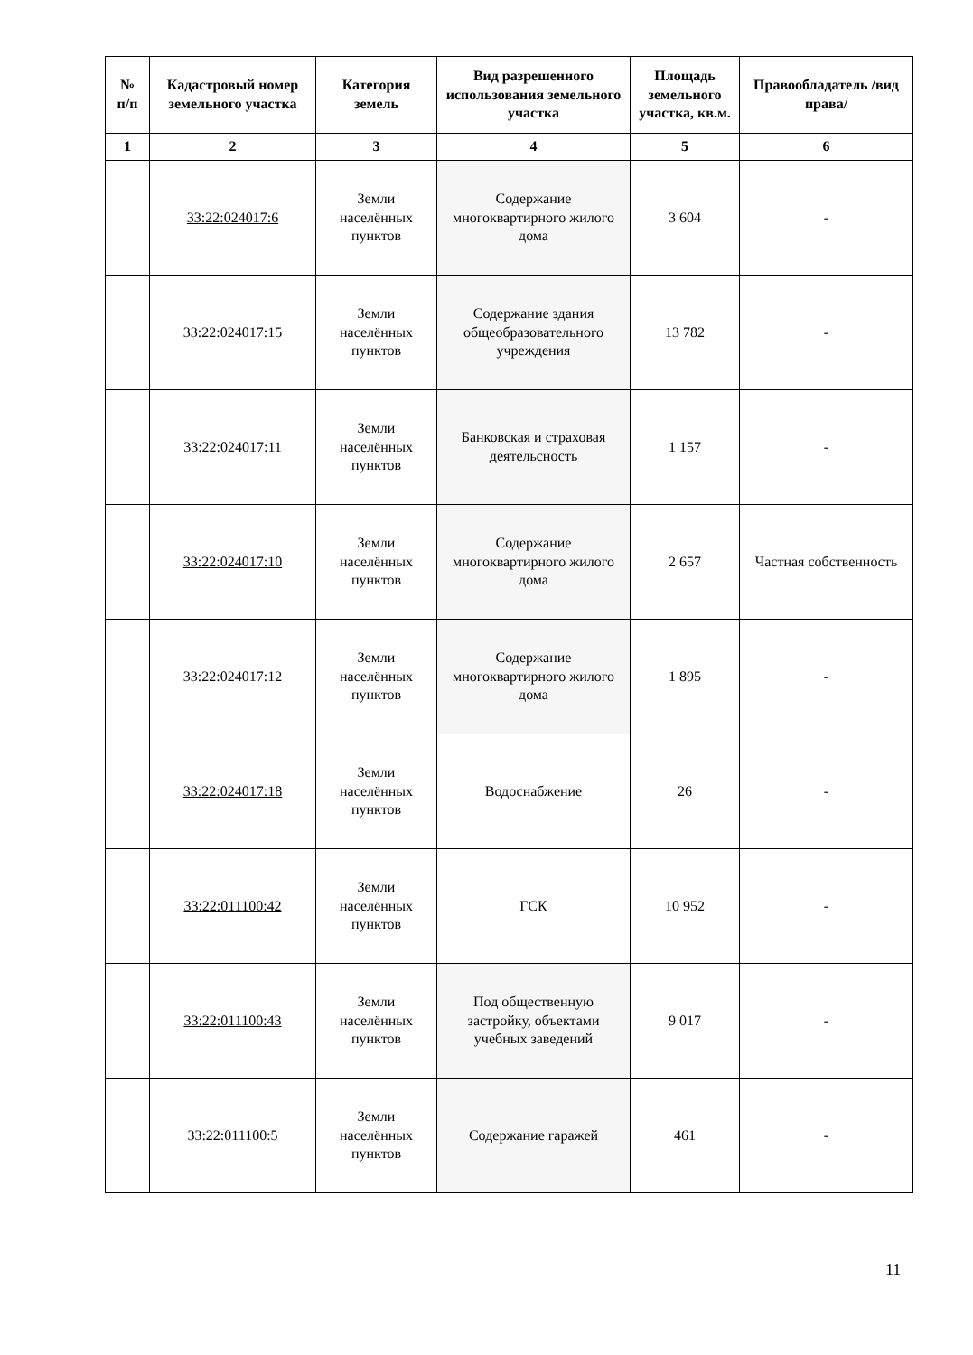| № п/п | Кадастровый номер земельного участка | Категория земель | Вид разрешенного использования земельного участка | Площадь земельного участка, кв.м. | Правообладатель /вид права/ |
| --- | --- | --- | --- | --- | --- |
| 1 | 2 | 3 | 4 | 5 | 6 |
| | 33:22:024017:6 | Земли населённых пунктов | Содержание многоквартирного жилого дома | 3 604 | - |
| | 33:22:024017:15 | Земли населённых пунктов | Содержание здания общеобразовательного учреждения | 13 782 | - |
| | 33:22:024017:11 | Земли населённых пунктов | Банковская и страховая деятельсность | 1 157 | - |
| | 33:22:024017:10 | Земли населённых пунктов | Содержание многоквартирного жилого дома | 2 657 | Частная собственность |
| | 33:22:024017:12 | Земли населённых пунктов | Содержание многоквартирного жилого дома | 1 895 | - |
| | 33:22:024017:18 | Земли населённых пунктов | Водоснабжение | 26 | - |
| | 33:22:011100:42 | Земли населённых пунктов | ГСК | 10 952 | - |
| | 33:22:011100:43 | Земли населённых пунктов | Под общественную застройку, объектами учебных заведений | 9 017 | - |
| | 33:22:011100:5 | Земли населённых пунктов | Содержание гаражей | 461 | - |
11